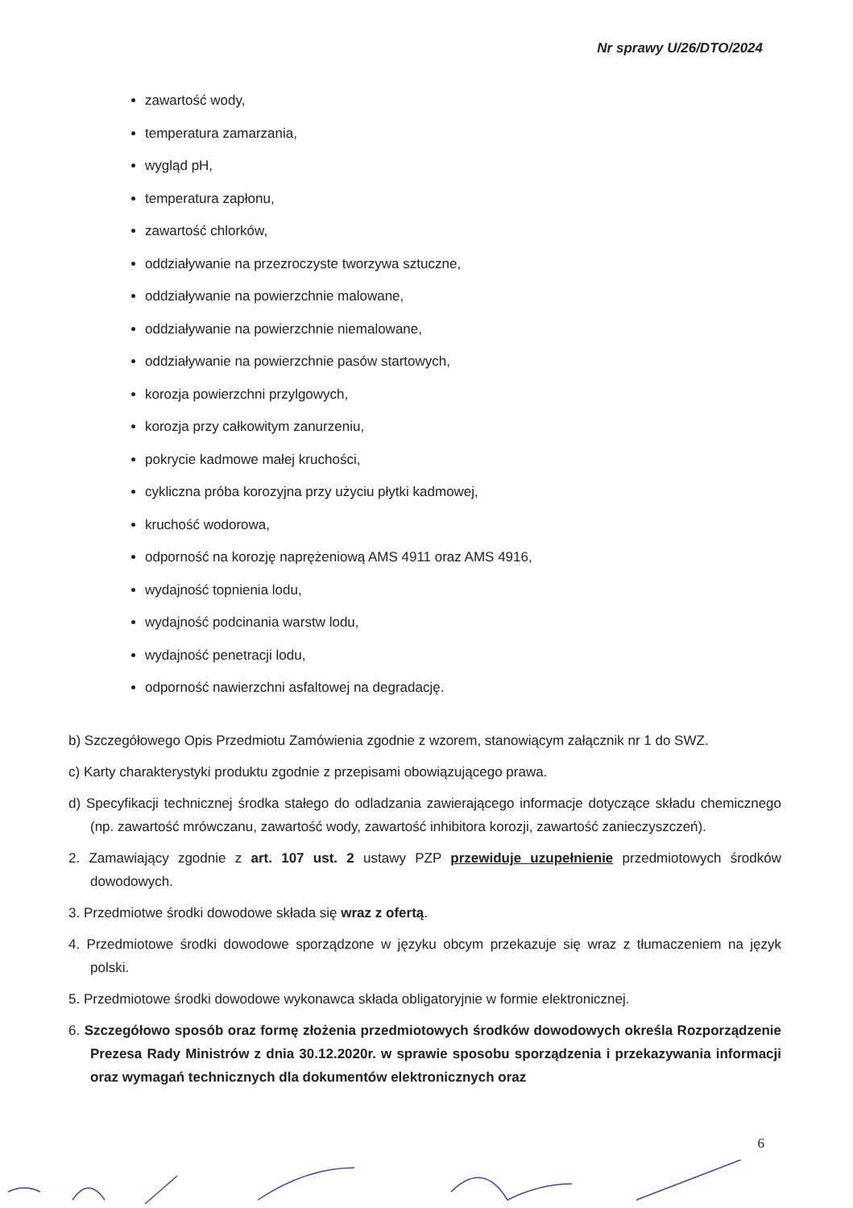Nr sprawy U/26/DTO/2024
zawartość wody,
temperatura zamarzania,
wygląd pH,
temperatura zapłonu,
zawartość chlorków,
oddziaływanie na przezroczyste tworzywa sztuczne,
oddziaływanie na powierzchnie malowane,
oddziaływanie na powierzchnie niemalowane,
oddziaływanie na powierzchnie pasów startowych,
korozja powierzchni przylgowych,
korozja przy całkowitym zanurzeniu,
pokrycie kadmowe małej kruchości,
cykliczna próba korozyjna przy użyciu płytki kadmowej,
kruchość wodorowa,
odporność na korozję naprężeniową AMS 4911 oraz AMS 4916,
wydajność topnienia lodu,
wydajność podcinania warstw lodu,
wydajność penetracji lodu,
odporność nawierzchni asfaltowej na degradację.
b) Szczegółowego Opis Przedmiotu Zamówienia zgodnie z wzorem, stanowiącym załącznik nr 1 do SWZ.
c) Karty charakterystyki produktu zgodnie z przepisami obowiązującego prawa.
d) Specyfikacji technicznej środka stałego do odladzania zawierającego informacje dotyczące składu chemicznego (np. zawartość mrówczanu, zawartość wody, zawartość inhibitora korozji, zawartość zanieczyszczeń).
2. Zamawiający zgodnie z art. 107 ust. 2 ustawy PZP przewiduje uzupełnienie przedmiotowych środków dowodowych.
3. Przedmiotwe środki dowodowe składa się wraz z ofertą.
4. Przedmiotowe środki dowodowe sporządzone w języku obcym przekazuje się wraz z tłumaczeniem na język polski.
5. Przedmiotowe środki dowodowe wykonawca składa obligatoryjnie w formie elektronicznej.
6. Szczegółowo sposób oraz formę złożenia przedmiotowych środków dowodowych określa Rozporządzenie Prezesa Rady Ministrów z dnia 30.12.2020r. w sprawie sposobu sporządzenia i przekazywania informacji oraz wymagań technicznych dla dokumentów elektronicznych oraz
6